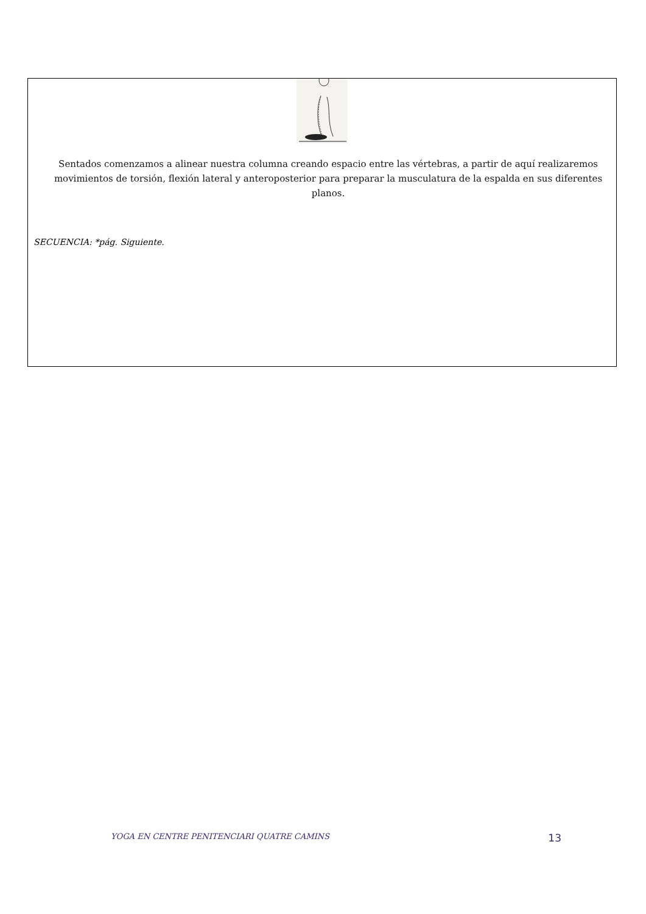Sentados comenzamos a alinear nuestra columna creando espacio entre las vértebras, a partir de aquí realizaremos movimientos de torsión, flexión lateral y anteroposterior para preparar la musculatura de la espalda en sus diferentes planos.
SECUENCIA: *pág. Siguiente.
YOGA EN CENTRE PENITENCIARI QUATRE CAMINS 13